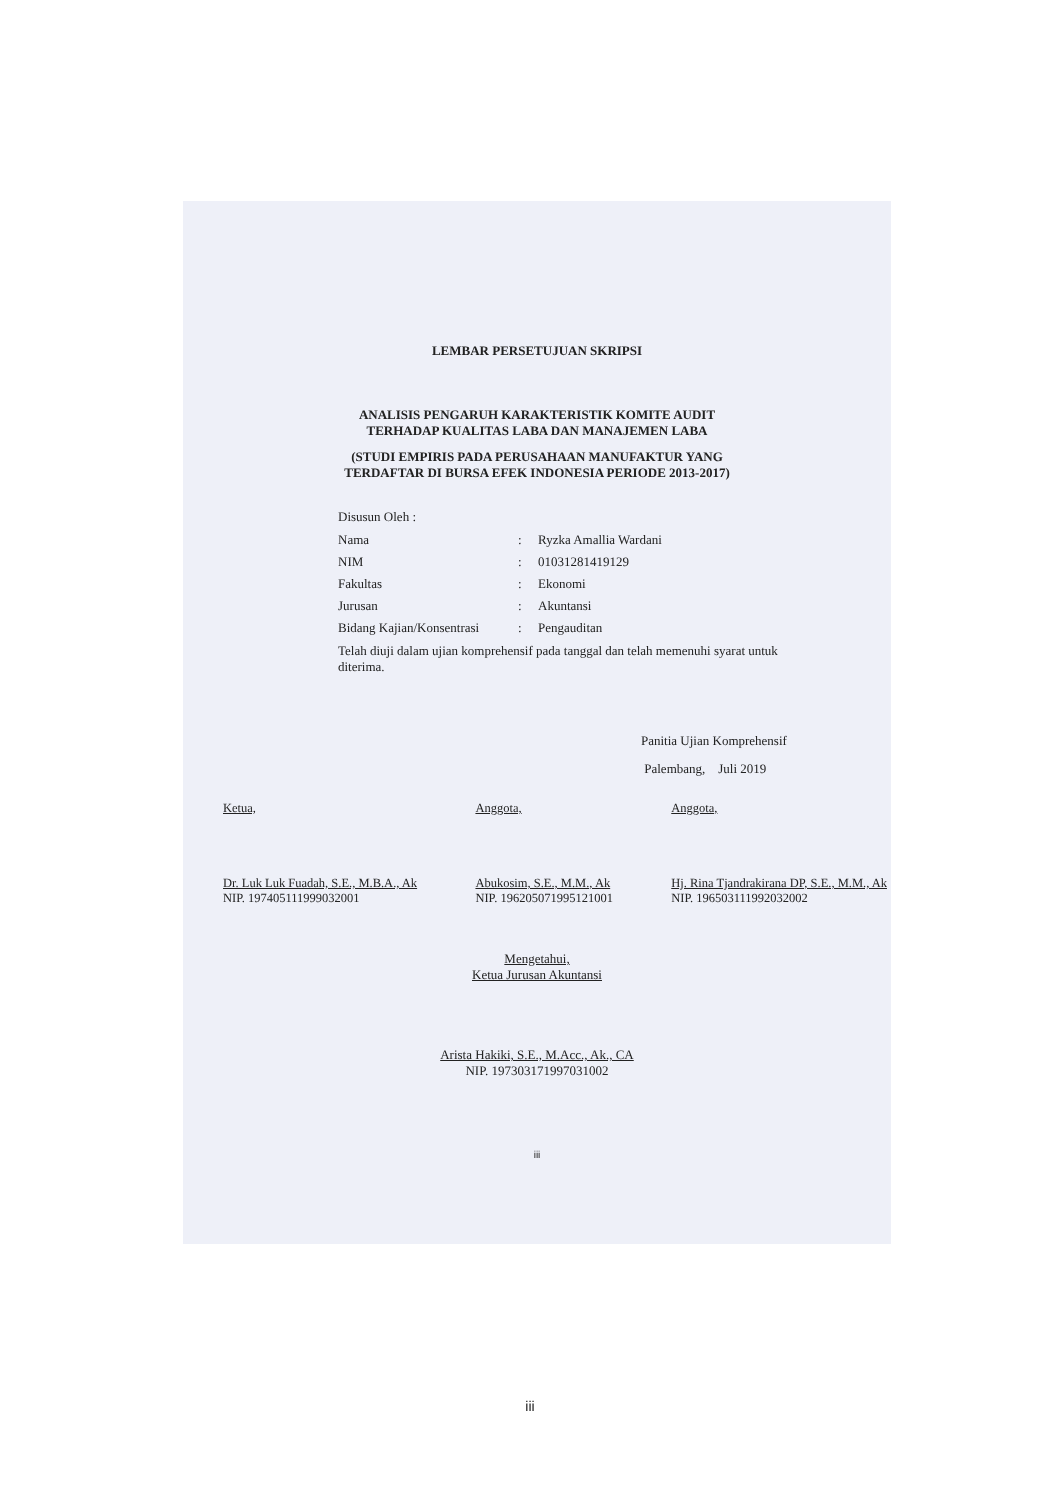LEMBAR PERSETUJUAN SKRIPSI
ANALISIS PENGARUH KARAKTERISTIK KOMITE AUDIT
TERHADAP KUALITAS LABA DAN MANAJEMEN LABA
(STUDI EMPIRIS PADA PERUSAHAAN MANUFAKTUR YANG
TERDAFTAR DI BURSA EFEK INDONESIA PERIODE 2013-2017)
Disusun Oleh :
| Nama | : | Ryzka Amallia Wardani |
| NIM | : | 01031281419129 |
| Fakultas | : | Ekonomi |
| Jurusan | : | Akuntansi |
| Bidang Kajian/Konsentrasi | : | Pengauditan |
Telah diuji dalam ujian komprehensif pada tanggal dan telah memenuhi syarat untuk diterima.
Panitia Ujian Komprehensif
Palembang, Juli 2019
Ketua,
Dr. Luk Luk Fuadah, S.E., M.B.A., Ak
NIP. 197405111999032001
Anggota,
Abukosim, S.E., M.M., Ak
NIP. 196205071995121001
Anggota,
Hj. Rina Tjandrakirana DP, S.E., M.M., Ak
NIP. 196503111992032002
Mengetahui,
Ketua Jurusan Akuntansi
Arista Hakiki, S.E., M.Acc., Ak., CA
NIP. 197303171997031002
iii
iii